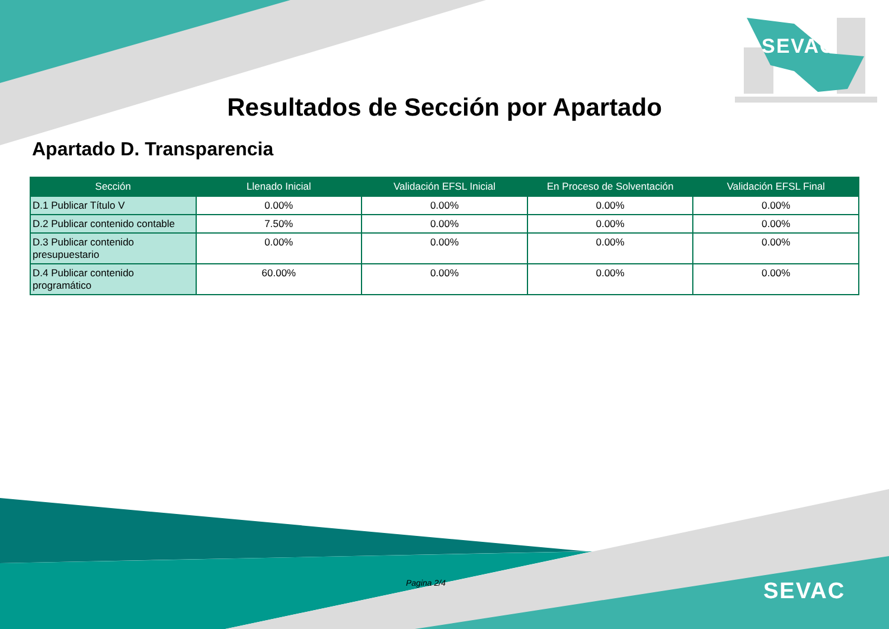SEVAC
Resultados de Sección por Apartado
Apartado D. Transparencia
| Sección | Llenado Inicial | Validación EFSL Inicial | En Proceso de Solventación | Validación EFSL Final |
| --- | --- | --- | --- | --- |
| D.1 Publicar Título V | 0.00% | 0.00% | 0.00% | 0.00% |
| D.2 Publicar contenido contable | 7.50% | 0.00% | 0.00% | 0.00% |
| D.3 Publicar contenido presupuestario | 0.00% | 0.00% | 0.00% | 0.00% |
| D.4 Publicar contenido programático | 60.00% | 0.00% | 0.00% | 0.00% |
Pagina 2/4 SEVAC